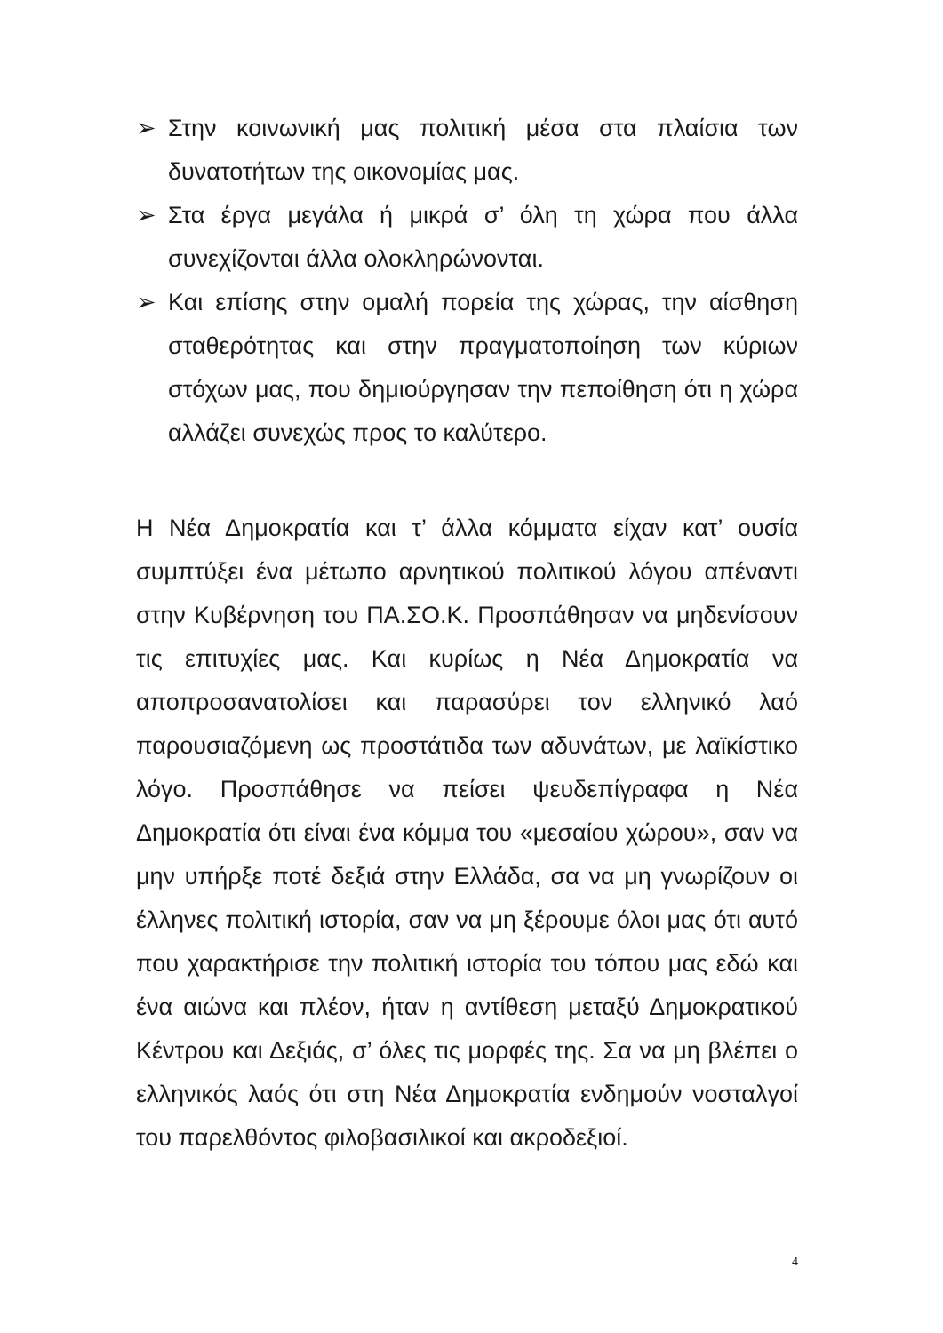➢ Στην κοινωνική μας πολιτική μέσα στα πλαίσια των δυνατοτήτων της οικονομίας μας.
➢ Στα έργα μεγάλα ή μικρά σ’ όλη τη χώρα που άλλα συνεχίζονται άλλα ολοκληρώνονται.
➢ Και επίσης στην ομαλή πορεία της χώρας, την αίσθηση σταθερότητας και στην πραγματοποίηση των κύριων στόχων μας, που δημιούργησαν την πεποίθηση ότι η χώρα αλλάζει συνεχώς προς το καλύτερο.
Η Νέα Δημοκρατία και τ’ άλλα κόμματα είχαν κατ’ ουσία συμπτύξει ένα μέτωπο αρνητικού πολιτικού λόγου απέναντι στην Κυβέρνηση του ΠΑ.ΣΟ.Κ. Προσπάθησαν να μηδενίσουν τις επιτυχίες μας. Και κυρίως η Νέα Δημοκρατία να αποπροσανατολίσει και παρασύρει τον ελληνικό λαό παρουσιαζόμενη ως προστάτιδα των αδυνάτων, με λαϊκίστικο λόγο. Προσπάθησε να πείσει ψευδεπίγραφα η Νέα Δημοκρατία ότι είναι ένα κόμμα του «μεσαίου χώρου», σαν να μην υπήρξε ποτέ δεξιά στην Ελλάδα, σα να μη γνωρίζουν οι έλληνες πολιτική ιστορία, σαν να μη ξέρουμε όλοι μας ότι αυτό που χαρακτήρισε την πολιτική ιστορία του τόπου μας εδώ και ένα αιώνα και πλέον, ήταν η αντίθεση μεταξύ Δημοκρατικού Κέντρου και Δεξιάς, σ’ όλες τις μορφές της. Σα να μη βλέπει ο ελληνικός λαός ότι στη Νέα Δημοκρατία ενδημούν νοσταλγοί του παρελθόντος φιλοβασιλικοί και ακροδεξιοί.
4